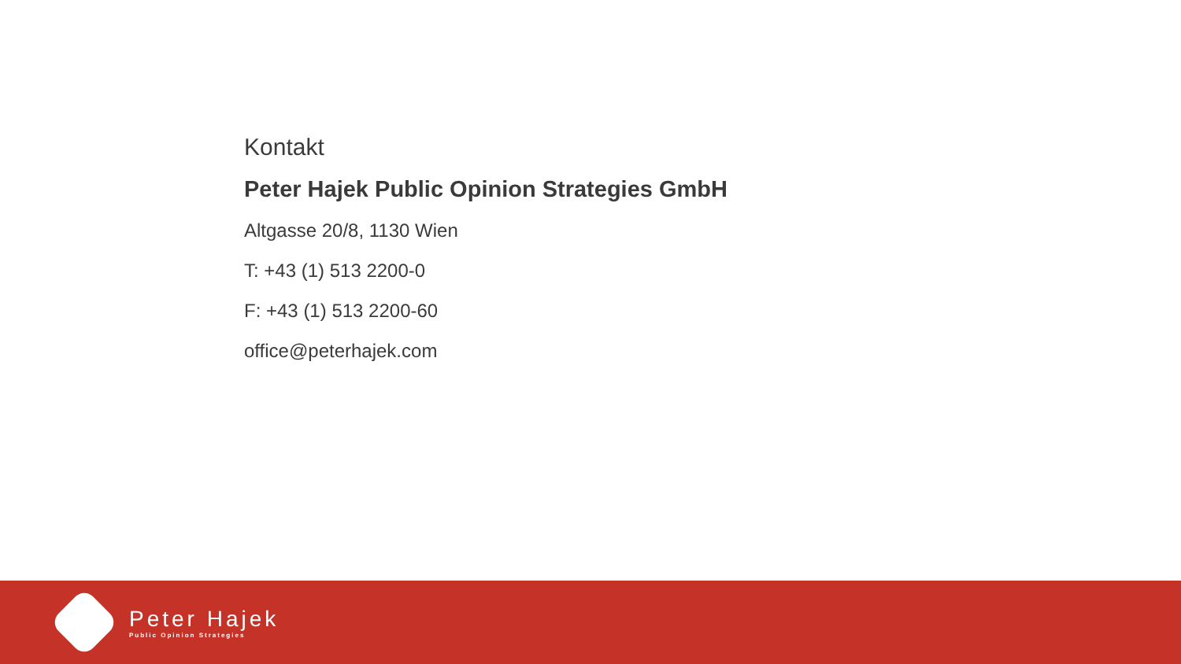Kontakt
Peter Hajek Public Opinion Strategies GmbH
Altgasse 20/8, 1130 Wien
T: +43 (1) 513 2200-0
F: +43 (1) 513 2200-60
office@peterhajek.com
Peter Hajek
Public Opinion Strategies